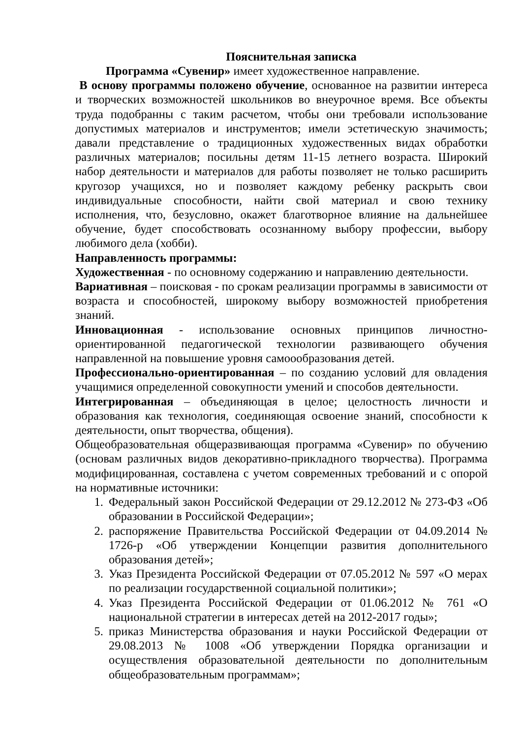Пояснительная записка
Программа «Сувенир» имеет художественное направление.
В основу программы положено обучение, основанное на развитии интереса и творческих возможностей школьников во внеурочное время. Все объекты труда подобранны с таким расчетом, чтобы они требовали использование допустимых материалов и инструментов; имели эстетическую значимость; давали представление о традиционных художественных видах обработки различных материалов; посильны детям 11-15 летнего возраста. Широкий набор деятельности и материалов для работы позволяет не только расширить кругозор учащихся, но и позволяет каждому ребенку раскрыть свои индивидуальные способности, найти свой материал и свою технику исполнения, что, безусловно, окажет благотворное влияние на дальнейшее обучение, будет способствовать осознанному выбору профессии, выбору любимого дела (хобби).
Направленность программы:
Художественная - по основному содержанию и направлению деятельности.
Вариативная – поисковая - по срокам реализации программы в зависимости от возраста и способностей, широкому выбору возможностей приобретения знаний.
Инновационная - использование основных принципов личностно-ориентированной педагогической технологии развивающего обучения направленной на повышение уровня самоообразования детей.
Профессионально-ориентированная – по созданию условий для овладения учащимися определенной совокупности умений и способов деятельности.
Интегрированная – объединяющая в целое; целостность личности и образования как технология, соединяющая освоение знаний, способности к деятельности, опыт творчества, общения).
Общеобразовательная общеразвивающая программа «Сувенир» по обучению (основам различных видов декоративно-прикладного творчества). Программа модифицированная, составлена с учетом современных требований и с опорой на нормативные источники:
1. Федеральный закон Российской Федерации от 29.12.2012 № 273-ФЗ «Об образовании в Российской Федерации»;
2. распоряжение Правительства Российской Федерации от 04.09.2014 № 1726-р «Об утверждении Концепции развития дополнительного образования детей»;
3. Указ Президента Российской Федерации от 07.05.2012 № 597 «О мерах по реализации государственной социальной политики»;
4. Указ Президента Российской Федерации от 01.06.2012 № 761 «О национальной стратегии в интересах детей на 2012-2017 годы»;
5. приказ Министерства образования и науки Российской Федерации от 29.08.2013 № 1008 «Об утверждении Порядка организации и осуществления образовательной деятельности по дополнительным общеобразовательным программам»;